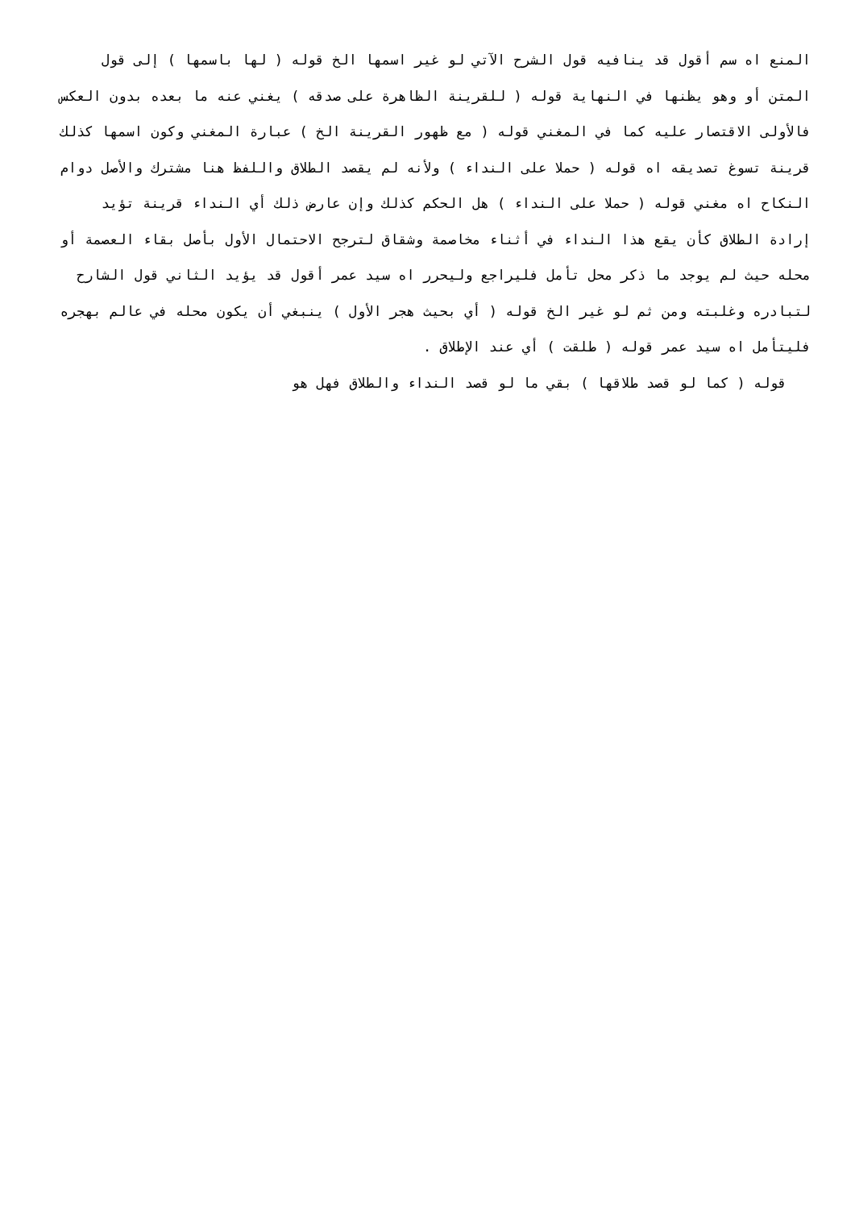المنع اه سم أقول قد ينافيه قول الشرح الآتي لو غير اسمها الخ قوله ( لها باسمها ) إلى قول المتن أو وهو يظنها في النهاية قوله ( للقرينة الظاهرة على صدقه ) يغني عنه ما بعده بدون العكس فالأولى الاقتصار عليه كما في المغني قوله ( مع ظهور القرينة الخ ) عبارة المغني وكون اسمها كذلك قرينة تسوغ تصديقه اه قوله ( حملا على النداء ) ولأنه لم يقصد الطلاق واللفظ هنا مشترك والأصل دوام النكاح اه مغني قوله ( حملا على النداء ) هل الحكم كذلك وإن عارض ذلك أي النداء قرينة تؤيد إرادة الطلاق كأن يقع هذا النداء في أثناء مخاصمة وشقاق لترجح الاحتمال الأول بأصل بقاء العصمة أو محله حيث لم يوجد ما ذكر محل تأمل فليراجع وليحرر اه سيد عمر أقول قد يؤيد الثاني قول الشارح لتبادره وغلبته ومن ثم لو غير الخ قوله ( أي بحيث هجر الأول ) ينبغي أن يكون محله في عالم بهجره فليتأمل اه سيد عمر قوله ( طلقت ) أي عند الإطلاق .
قوله ( كما لو قصد طلاقها ) بقي ما لو قصد النداء والطلاق فهل هو